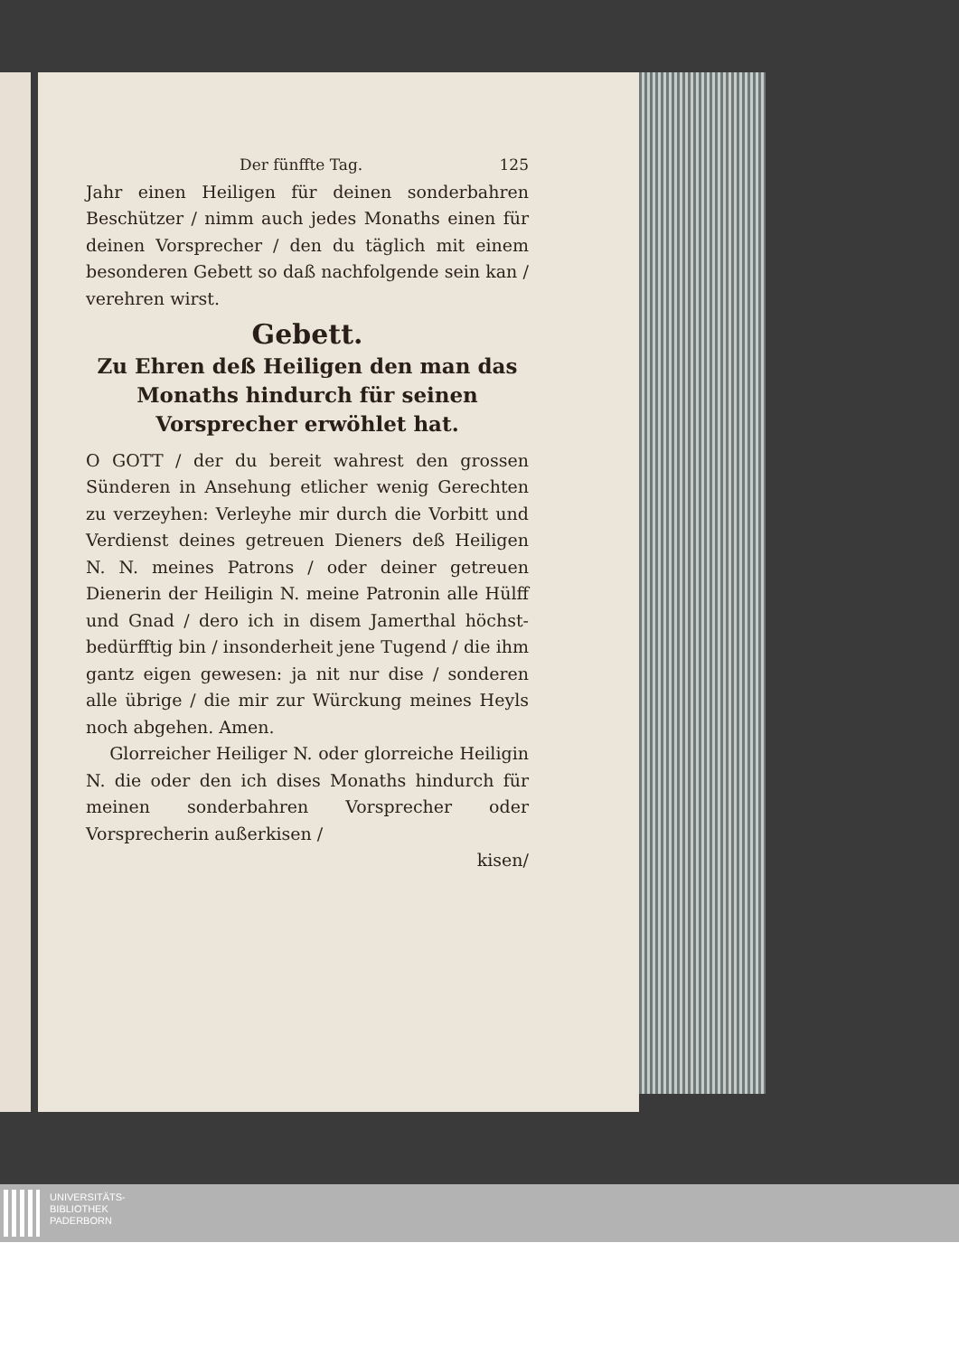Der fünffte Tag. 125
Jahr einen Heiligen für deinen sonderbahren Beschützer / nimm auch jedes Monaths einen für deinen Vorsprecher / den du täglich mit einem besonderen Gebett so daß nachfolgende sein kan / verehren wirst.
Gebett.
Zu Ehren deß Heiligen den man das Monaths hindurch für seinen Vorsprecher erwöhlet hat.
O GOTT / der du bereit wahrest den grossen Sünderen in Ansehung etlicher wenig Gerechten zu verzeyhen: Verleyhe mir durch die Vorbitt und Verdienst deines getreuen Dieners deß Heiligen N. N. meines Patrons / oder deiner getreuen Dienerin der Heiligin N. meine Patronin alle Hülff und Gnad / dero ich in disem Jamerthal höchst-bedürfftig bin / insonderheit jene Tugend / die ihm gantz eigen gewesen: ja nit nur dise / sonderen alle übrige / die mir zur Würckung meines Heyls noch abgehen. Amen.
Glorreicher Heiliger N. oder glorreiche Heiligin N. die oder den ich dises Monaths hindurch für meinen sonderbahren Vorsprecher oder Vorsprecherin außerkisen /
kisen/
UNIVERSITÄTS-
BIBLIOTHEK
PADERBORN